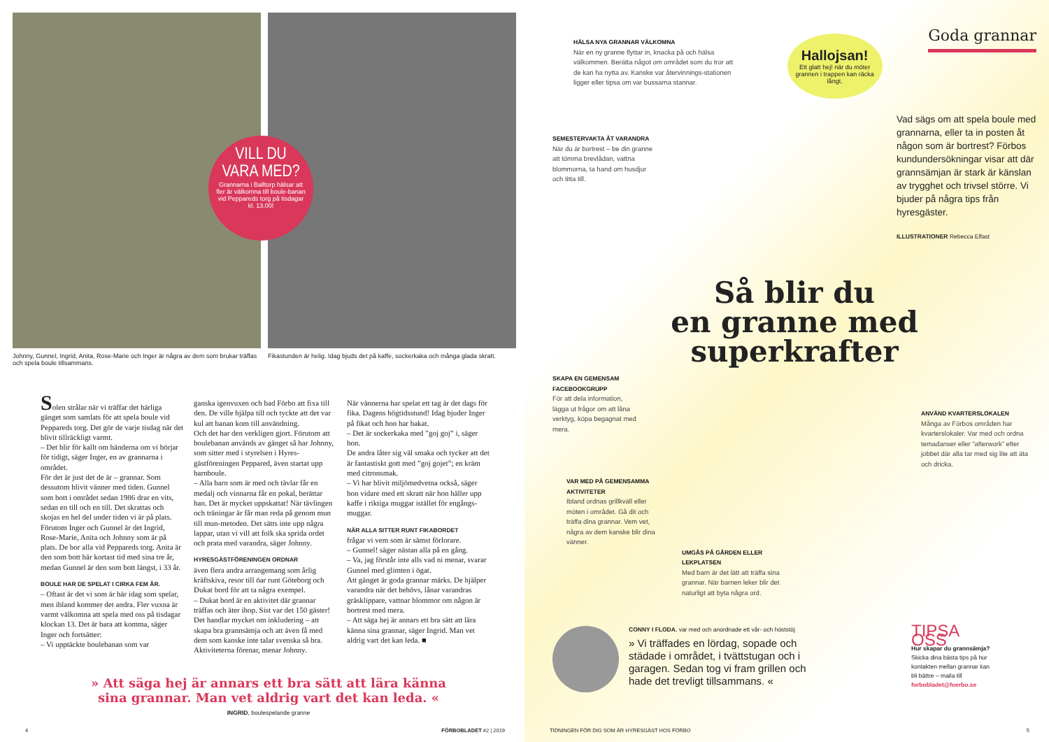Johnny, Gunnel, Ingrid, Anita, Rose-Marie och Inger är några av dem som brukar träffas och spela boule tillsammans.
Fikastunden är helig. Idag bjuds det på kaffe, sockerkaka och många glada skratt.
VILL DU VARA MED?
Grannarna i Balltorp hälsar att fler är välkomna till boule-banan vid Peppareds torg på tisdagar kl. 13.00!
Solen strålar när vi träffar det härliga gänget som samlats för att spela boule vid Peppareds torg. Det gör de varje tisdag när det blivit tillräckligt varmt.
– Det blir för kallt om händerna om vi börjar för tidigt, säger Inger, en av grannarna i området.
För det är just det de är – grannar. Som dessutom blivit vänner med tiden. Gunnel som bott i området sedan 1986 drar en vits, sedan en till och en till. Det skrattas och skojas en hel del under tiden vi är på plats. Förutom Inger och Gunnel är det Ingrid, Rose-Marie, Anita och Johnny som är på plats. De bor alla vid Peppareds torg. Anita är den som bott här kortast tid med sina tre år, medan Gunnel är den som bott längst, i 33 år.
BOULE HAR DE SPELAT I CIRKA FEM ÅR.
– Oftast är det vi som är här idag som spelar, men ibland kommer det andra. Fler vuxna är varmt välkomna att spela med oss på tisdagar klockan 13. Det är bara att komma, säger Inger och fortsätter:
– Vi upptäckte boulebanan som var
ganska igenvuxen och bad Förbo att fixa till den. De ville hjälpa till och tyckte att det var kul att banan kom till användning.
Och det har den verkligen gjort. Förutom att boulebanan används av gänget så har Johnny, som sitter med i styrelsen i Hyres-gästföreningen Peppared, även startat upp barnboule.
– Alla barn som är med och tävlar får en medalj och vinnarna får en pokal, berättar han. Det är mycket uppskattat! När tävlingen och träningar är får man reda på genom mun till mun-metoden. Det sätts inte upp några lappar, utan vi vill att folk ska sprida ordet och prata med varandra, säger Johnny.
HYRESGÄSTFÖRENINGEN ORDNAR
även flera andra arrangemang som årlig kräftskiva, resor till öar runt Göteborg och Dukat bord för att ta några exempel.
– Dukat bord är en aktivitet där grannar träffas och äter ihop. Sist var det 150 gäster! Det handlar mycket om inkludering – att skapa bra grannsämja och att även få med dem som kanske inte talar svenska så bra. Aktiviteterna förenar, menar Johnny.
När vännerna har spelat ett tag är det dags för fika. Dagens högtidsstund! Idag bjuder Inger på fikat och hon har bakat.
– Det är sockerkaka med ”goj goj” i, säger hon.
De andra låter sig väl smaka och tycker att det är fantastiskt gott med ”goj gojet”; en kräm med citronsmak.
– Vi har blivit miljömedvetna också, säger hon vidare med ett skratt när hon häller upp kaffe i riktiga muggar istället för engångs-muggar.
NÄR ALLA SITTER RUNT FIKABORDET
frågar vi vem som är sämst förlorare.
– Gunnel! säger nästan alla på en gång.
– Va, jag förstår inte alls vad ni menar, svarar Gunnel med glimten i ögat.
Att gänget är goda grannar märks. De hjälper varandra när det behövs, lånar varandras gräsklippare, vattnar blommor om någon är bortrest med mera.
– Att säga hej är annars ett bra sätt att lära känna sina grannar, säger Ingrid. Man vet aldrig vart det kan leda. ■
» Att säga hej är annars ett bra sätt att lära känna
sina grannar. Man vet aldrig vart det kan leda. «
INGRID, boulespelande granne
4 FÖRBOBLADET #2 | 2019
HÄLSA NYA GRANNAR VÄLKOMNA
När en ny granne flyttar in, knacka på och hälsa välkommen. Berätta något om området som du tror att de kan ha nytta av. Kanske var återvinnings-stationen ligger eller tipsa om var bussarna stannar.
Hallojsan!
Ett glatt hej! när du möter grannen i trappen kan räcka långt.
Goda grannar
SEMESTERVAKTA ÅT VARANDRA
När du är bortrest – be din granne att tömma brevlådan, vattna blommorna, ta hand om husdjur och titta till.
Vad sägs om att spela boule med grannarna, eller ta in posten åt någon som är bortrest? Förbos kundundersökningar visar att där grannsämjan är stark är känslan av trygghet och trivsel större. Vi bjuder på några tips från hyresgäster.
ILLUSTRATIONER Rebecca Elfast
Så blir du
en granne med
superkrafter
SKAPA EN GEMENSAM FACEBOOKGRUPP
För att dela information, lägga ut frågor om att låna verktyg, köpa begagnat med mera.
ANVÄND KVARTERSLOKALEN
Många av Förbos områden har kvarterslokaler. Var med och ordna temadanser eller ”afterwork” efter jobbet där alla tar med sig lite att äta och dricka.
VAR MED PÅ GEMENSAMMA AKTIVITETER
Ibland ordnas grillkväll eller möten i området. Gå dit och träffa dina grannar. Vem vet, några av dem kanske blir dina vänner.
UMGÅS PÅ GÅRDEN ELLER LEKPLATSEN
Med barn är det lätt att träffa sina grannar. När barnen leker blir det naturligt att byta några ord.
CONNY I FLODA, var med och anordnade ett vår- och höststöj
» Vi träffades en lördag, sopade och städade i området, i tvättstugan och i garagen. Sedan tog vi fram grillen och hade det trevligt tillsammans. «
TIPSA OSS
Hur skapar du grannsämja?
Skicka dina bästa tips på hur kontakten mellan grannar kan bli bättre – maila till forbobladet@foerbo.se
TIDNINGEN FÖR DIG SOM ÄR HYRESGÄST HOS FÖRBO 5